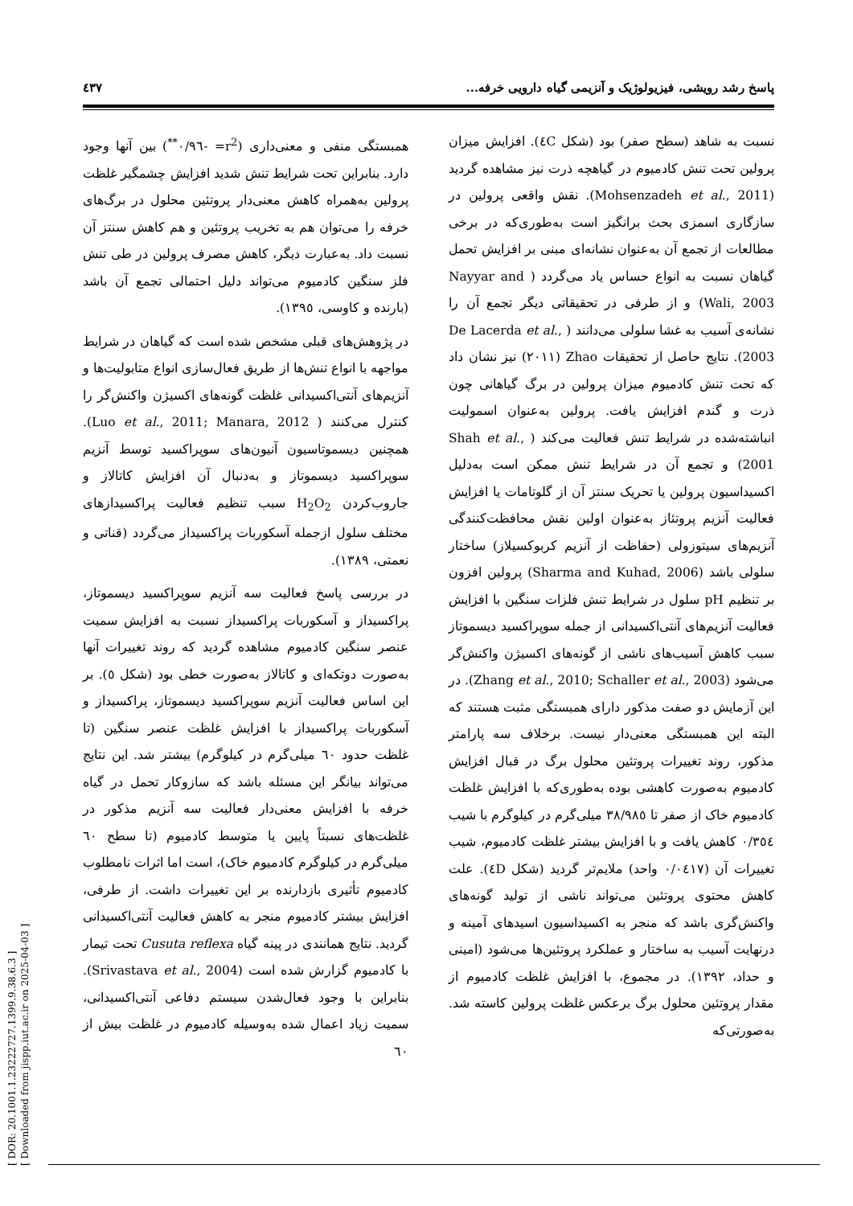پاسخ رشد رویشی، فیزیولوژیک و آنزیمی گیاه دارویی خرفه... ٤٣٧
نسبت به شاهد (سطح صفر) بود (شکل ٤C). افزایش میزان پرولین تحت تنش کادمیوم در گیاهچه ذرت نیز مشاهده گردید (Mohsenzadeh et al., 2011). نقش واقعی پرولین در سازگاری اسمزی بحث برانگیز است به‌طوری‌که در برخی مطالعات از تجمع آن به‌عنوان نشانه‌ای مبنی بر افزایش تحمل گیاهان نسبت به انواع حساس یاد می‌گردد ( Nayyar and Wali, 2003) و از طرفی در تحقیقاتی دیگر تجمع آن را نشانه‌ی آسیب به غشا سلولی می‌دانند ( De Lacerda et al., 2003). نتایج حاصل از تحقیقات Zhao (٢٠١١) نیز نشان داد که تحت تنش کادمیوم میزان پرولین در برگ گیاهانی چون ذرت و گندم افزایش یافت. پرولین به‌عنوان اسمولیت انباشته‌شده در شرایط تنش فعالیت می‌کند ( Shah et al., 2001) و تجمع آن در شرایط تنش ممکن است به‌دلیل اکسیداسیون پرولین یا تحریک سنتز آن از گلوتامات یا افزایش فعالیت آنزیم پروتئاز به‌عنوان اولین نقش محافظت‌کنندگی آنزیم‌های سیتوزولی (حفاظت از آنزیم کربوکسیلاز) ساختار سلولی باشد (Sharma and Kuhad, 2006) پرولین افزون بر تنظیم pH سلول در شرایط تنش فلزات سنگین با افزایش فعالیت آنزیم‌های آنتی‌اکسیدانی از جمله سوپراکسید دیسموتاز سبب کاهش آسیب‌های ناشی از گونه‌های اکسیژن واکنش‌گر می‌شود (Zhang et al., 2010; Schaller et al., 2003). در این آزمایش دو صفت مذکور دارای همبستگی مثبت هستند که البته این همبستگی معنی‌دار نیست. برخلاف سه پارامتر مذکور، روند تغییرات پروتئین محلول برگ در قبال افزایش کادمیوم به‌صورت کاهشی بوده به‌طوری‌که با افزایش غلظت کادمیوم خاک از صفر تا ٣٨/٩٨٥ میلی‌گرم در کیلوگرم با شیب ٠/٣٥٤ کاهش یافت و با افزایش بیشتر غلظت کادمیوم، شیب تغییرات آن (٠/٠٤١٧ واحد) ملایم‌تر گردید (شکل ٤D). علت کاهش محتوی پروتئین می‌تواند ناشی از تولید گونه‌های واکنش‌گری باشد که منجر به اکسیداسیون اسیدهای آمینه و درنهایت آسیب به ساختار و عملکرد پروتئین‌ها می‌شود (امینی و حداد، ١٣٩٢). در مجموع، با افزایش غلظت کادمیوم از مقدار پروتئین محلول برگ برعکس غلظت پرولین کاسته شد. به‌صورتی‌که
همبستگی منفی و معنی‌داری (r<sup>2</sup>= -٠/٩٦<sup>**</sup>) بین آنها وجود دارد. بنابراین تحت شرایط تنش شدید افزایش چشمگیر غلظت پرولین به‌همراه کاهش معنی‌دار پروتئین محلول در برگ‌های خرفه را می‌توان هم به تخریب پروتئین و هم کاهش سنتز آن نسبت داد. به‌عبارت دیگر، کاهش مصرف پرولین در طی تنش فلز سنگین کادمیوم می‌تواند دلیل احتمالی تجمع آن باشد (بارنده و کاوسی، ١٣٩٥).
در پژوهش‌های قبلی مشخص شده است که گیاهان در شرایط مواجهه با انواع تنش‌ها از طریق فعال‌سازی انواع متابولیت‌ها و آنزیم‌های آنتی‌اکسیدانی غلظت گونه‌های اکسیژن واکنش‌گر را کنترل می‌کنند ( Luo et al., 2011; Manara, 2012). همچنین دیسموتاسیون آنیون‌های سوپراکسید توسط آنزیم سوپراکسید دیسموتاز و به‌دنبال آن افزایش کاتالاز و جاروب‌کردن H<sub>2</sub>O<sub>2</sub> سبب تنظیم فعالیت پراکسیدازهای مختلف سلول ازجمله آسکوربات پراکسیداز می‌گردد (قناتی و نعمتی، ١٣٨٩).
در بررسی پاسخ فعالیت سه آنزیم سوپراکسید دیسموتاز، پراکسیداز و آسکوربات پراکسیداز نسبت به افزایش سمیت عنصر سنگین کادمیوم مشاهده گردید که روند تغییرات آنها به‌صورت دوتکه‌ای و کاتالاز به‌صورت خطی بود (شکل ٥). بر این اساس فعالیت آنزیم سوپراکسید دیسموتاز، پراکسیداز و آسکوربات پراکسیداز با افزایش غلظت عنصر سنگین (تا غلظت حدود ٦٠ میلی‌گرم در کیلوگرم) بیشتر شد. این نتایج می‌تواند بیانگر این مسئله باشد که سازوکار تحمل در گیاه خرفه با افزایش معنی‌دار فعالیت سه آنزیم مذکور در غلظت‌های نسبتاً پایین یا متوسط کادمیوم (تا سطح ٦٠ میلی‌گرم در کیلوگرم کادمیوم خاک)، است اما اثرات نامطلوب کادمیوم تأثیری بازدارنده بر این تغییرات داشت. از طرفی، افزایش بیشتر کادمیوم منجر به کاهش فعالیت آنتی‌اکسیدانی گردید. نتایج همانندی در پینه گیاه Cusuta reflexa تحت تیمار با کادمیوم گزارش شده است (Srivastava et al., 2004). بنابراین با وجود فعال‌شدن سیستم دفاعی آنتی‌اکسیدانی، سمیت زیاد اعمال شده به‌وسیله کادمیوم در غلظت بیش از ٦٠
[ DOR: 20.1001.1.23222727.1399.9.38.6.3 ]
[ Downloaded from jispp.iut.ac.ir on 2025-04-03 ]